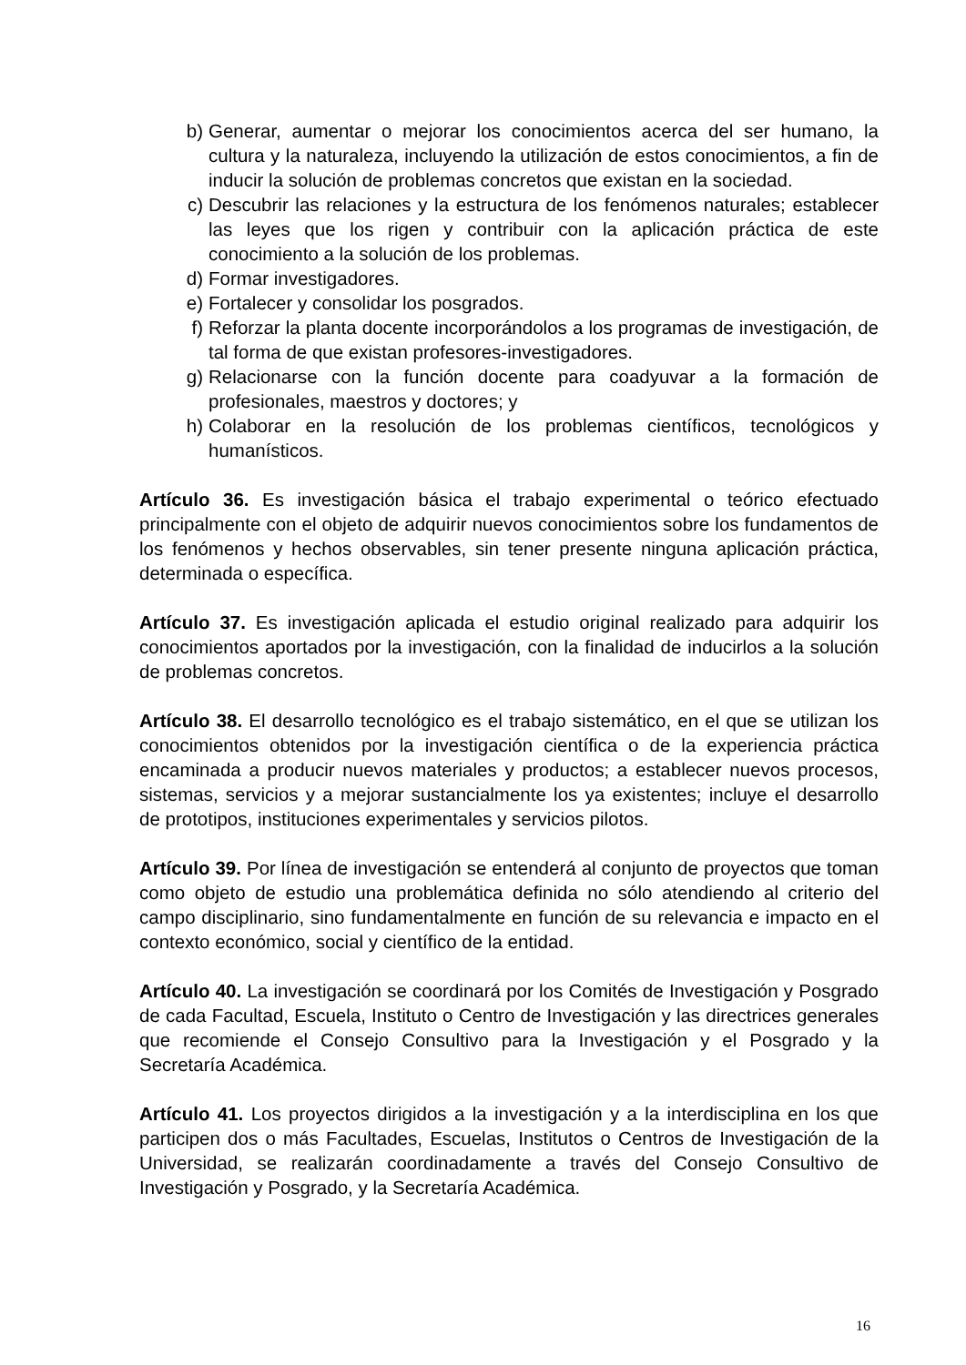b) Generar, aumentar o mejorar los conocimientos acerca del ser humano, la cultura y la naturaleza, incluyendo la utilización de estos conocimientos, a fin de inducir la solución de problemas concretos que existan en la sociedad.
c) Descubrir las relaciones y la estructura de los fenómenos naturales; establecer las leyes que los rigen y contribuir con la aplicación práctica de este conocimiento a la solución de los problemas.
d) Formar investigadores.
e) Fortalecer y consolidar los posgrados.
f) Reforzar la planta docente incorporándolos a los programas de investigación, de tal forma de que existan profesores-investigadores.
g) Relacionarse con la función docente para coadyuvar a la formación de profesionales, maestros y doctores; y
h) Colaborar en la resolución de los problemas científicos, tecnológicos y humanísticos.
Artículo 36. Es investigación básica el trabajo experimental o teórico efectuado principalmente con el objeto de adquirir nuevos conocimientos sobre los fundamentos de los fenómenos y hechos observables, sin tener presente ninguna aplicación práctica, determinada o específica.
Artículo 37. Es investigación aplicada el estudio original realizado para adquirir los conocimientos aportados por la investigación, con la finalidad de inducirlos a la solución de problemas concretos.
Artículo 38. El desarrollo tecnológico es el trabajo sistemático, en el que se utilizan los conocimientos obtenidos por la investigación científica o de la experiencia práctica encaminada a producir nuevos materiales y productos; a establecer nuevos procesos, sistemas, servicios y a mejorar sustancialmente los ya existentes; incluye el desarrollo de prototipos, instituciones experimentales y servicios pilotos.
Artículo 39. Por línea de investigación se entenderá al conjunto de proyectos que toman como objeto de estudio una problemática definida no sólo atendiendo al criterio del campo disciplinario, sino fundamentalmente en función de su relevancia e impacto en el contexto económico, social y científico de la entidad.
Artículo 40. La investigación se coordinará por los Comités de Investigación y Posgrado de cada Facultad, Escuela, Instituto o Centro de Investigación y las directrices generales que recomiende el Consejo Consultivo para la Investigación y el Posgrado y la Secretaría Académica.
Artículo 41. Los proyectos dirigidos a la investigación y a la interdisciplina en los que participen dos o más Facultades, Escuelas, Institutos o Centros de Investigación de la Universidad, se realizarán coordinadamente a través del Consejo Consultivo de Investigación y Posgrado, y la Secretaría Académica.
16